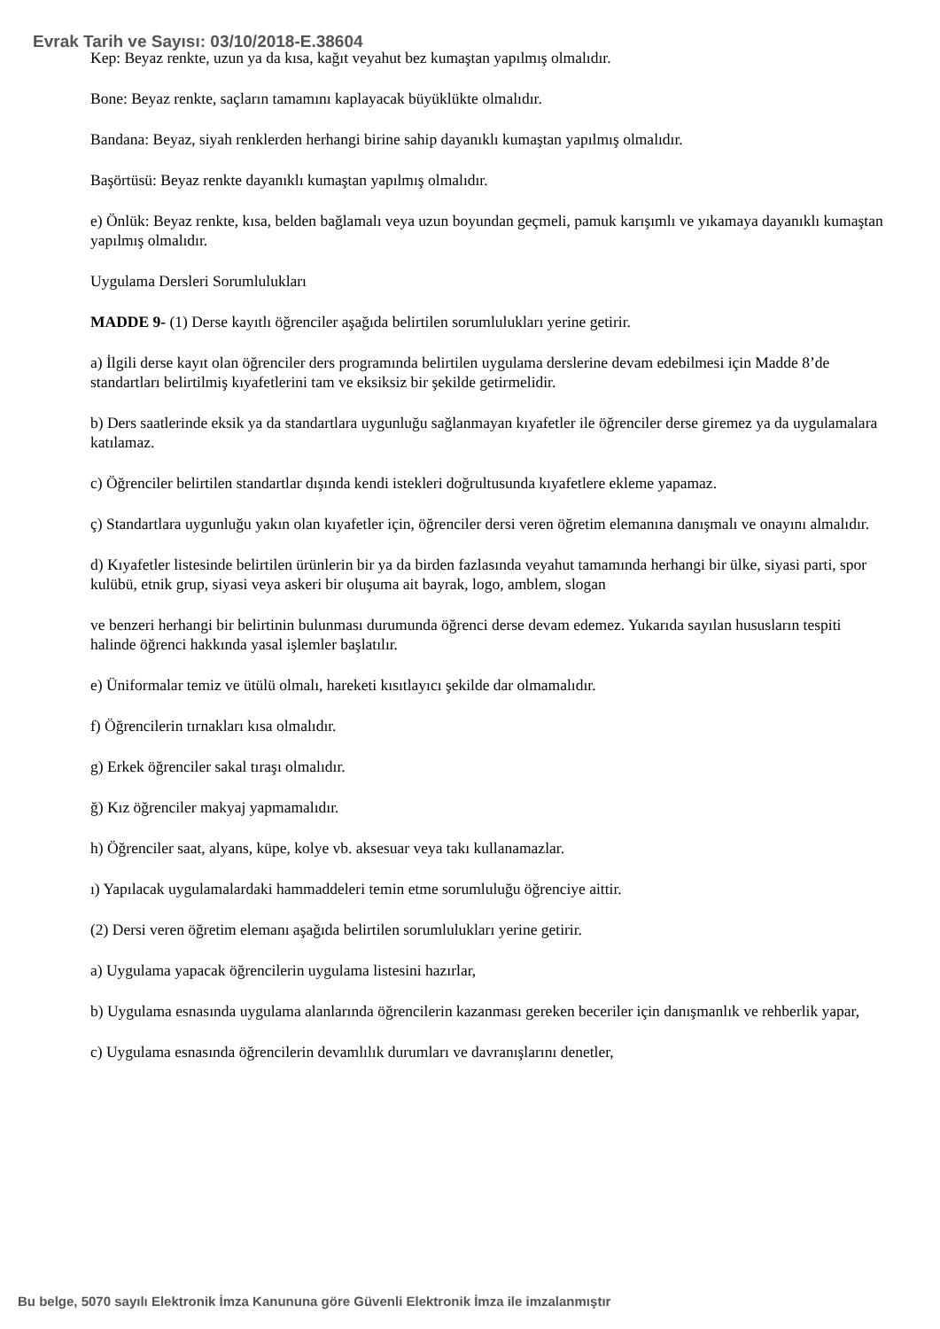Evrak Tarih ve Sayısı: 03/10/2018-E.38604
Kep: Beyaz renkte, uzun ya da kısa, kağıt veyahut bez kumaştan yapılmış olmalıdır.
Bone: Beyaz renkte, saçların tamamını kaplayacak büyüklükte olmalıdır.
Bandana: Beyaz, siyah renklerden herhangi birine sahip dayanıklı kumaştan yapılmış olmalıdır.
Başörtüsü: Beyaz renkte dayanıklı kumaştan yapılmış olmalıdır.
e) Önlük: Beyaz renkte, kısa, belden bağlamalı veya uzun boyundan geçmeli, pamuk karışımlı ve yıkamaya dayanıklı kumaştan yapılmış olmalıdır.
Uygulama Dersleri Sorumlulukları
MADDE 9- (1) Derse kayıtlı öğrenciler aşağıda belirtilen sorumlulukları yerine getirir.
a) İlgili derse kayıt olan öğrenciler ders programında belirtilen uygulama derslerine devam edebilmesi için Madde 8’de standartları belirtilmiş kıyafetlerini tam ve eksiksiz bir şekilde getirmelidir.
b) Ders saatlerinde eksik ya da standartlara uygunluğu sağlanmayan kıyafetler ile öğrenciler derse giremez ya da uygulamalara katılamaz.
c) Öğrenciler belirtilen standartlar dışında kendi istekleri doğrultusunda kıyafetlere ekleme yapamaz.
ç) Standartlara uygunluğu yakın olan kıyafetler için, öğrenciler dersi veren öğretim elemanına danışmalı ve onayını almalıdır.
d) Kıyafetler listesinde belirtilen ürünlerin bir ya da birden fazlasında veyahut tamamında herhangi bir ülke, siyasi parti, spor kulübü, etnik grup, siyasi veya askeri bir oluşuma ait bayrak, logo, amblem, slogan
ve benzeri herhangi bir belirtinin bulunması durumunda öğrenci derse devam edemez. Yukarıda sayılan hususların tespiti halinde öğrenci hakkında yasal işlemler başlatılır.
e) Üniformalar temiz ve ütülü olmalı, hareketi kısıtlayıcı şekilde dar olmamalıdır.
f) Öğrencilerin tırnakları kısa olmalıdır.
g) Erkek öğrenciler sakal tıraşı olmalıdır.
ğ) Kız öğrenciler makyaj yapmamalıdır.
h) Öğrenciler saat, alyans, küpe, kolye vb. aksesuar veya takı kullanamazlar.
ı) Yapılacak uygulamalardaki hammaddeleri temin etme sorumluluğu öğrenciye aittir.
(2) Dersi veren öğretim elemanı aşağıda belirtilen sorumlulukları yerine getirir.
a) Uygulama yapacak öğrencilerin uygulama listesini hazırlar,
b) Uygulama esnasında uygulama alanlarında öğrencilerin kazanması gereken beceriler için danışmanlık ve rehberlik yapar,
c) Uygulama esnasında öğrencilerin devamlılık durumları ve davranışlarını denetler,
Bu belge, 5070 sayılı Elektronik İmza Kanununa göre Güvenli Elektronik İmza ile imzalanmıştır